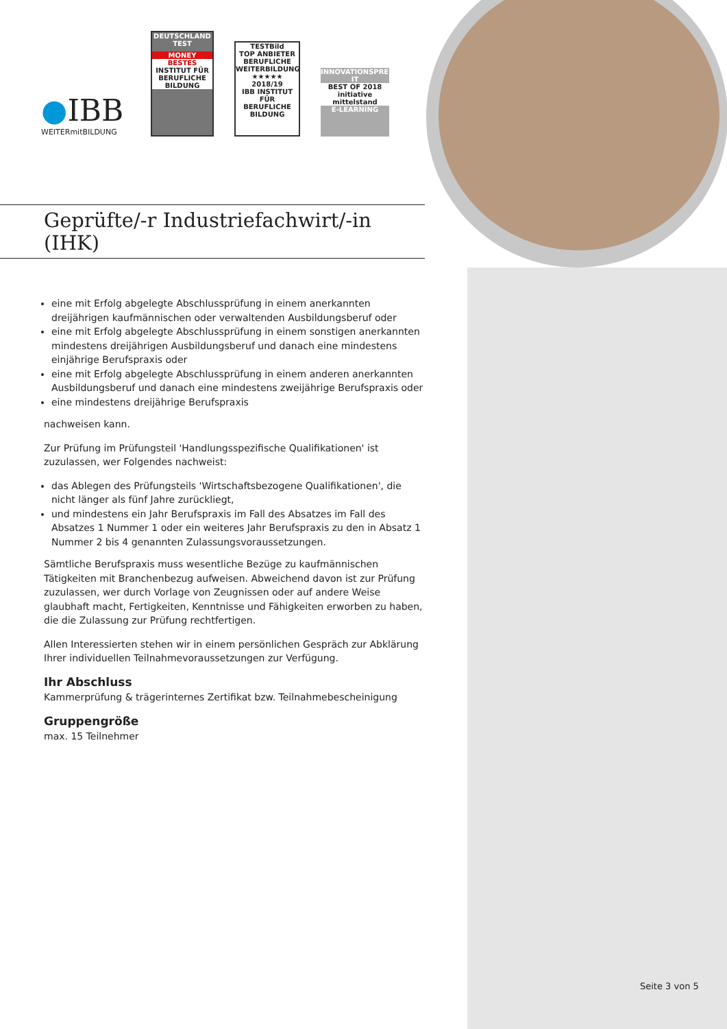●IBB
WEITERmitBILDUNG
DEUTSCHLAND TEST
MONEY
BESTES
INSTITUT FÜR BERUFLICHE BILDUNG
TESTBild
TOP ANBIETER BERUFLICHE WEITERBILDUNG
★★★★★ 2018/19
IBB INSTITUT FÜR BERUFLICHE BILDUNG
INNOVATIONSPREIS-IT
BEST OF 2018
initiative mittelstand
E-LEARNING
Geprüfte/-r Industriefachwirt/-in
(IHK)
eine mit Erfolg abgelegte Abschlussprüfung in einem anerkannten dreijährigen kaufmännischen oder verwaltenden Ausbildungsberuf oder
eine mit Erfolg abgelegte Abschlussprüfung in einem sonstigen anerkannten mindestens dreijährigen Ausbildungsberuf und danach eine mindestens einjährige Berufspraxis oder
eine mit Erfolg abgelegte Abschlussprüfung in einem anderen anerkannten Ausbildungsberuf und danach eine mindestens zweijährige Berufspraxis oder
eine mindestens dreijährige Berufspraxis
nachweisen kann.
Zur Prüfung im Prüfungsteil 'Handlungsspezifische Qualifikationen' ist zuzulassen, wer Folgendes nachweist:
das Ablegen des Prüfungsteils 'Wirtschaftsbezogene Qualifikationen', die nicht länger als fünf Jahre zurückliegt,
und mindestens ein Jahr Berufspraxis im Fall des Absatzes im Fall des Absatzes 1 Nummer 1 oder ein weiteres Jahr Berufspraxis zu den in Absatz 1 Nummer 2 bis 4 genannten Zulassungsvoraussetzungen.
Sämtliche Berufspraxis muss wesentliche Bezüge zu kaufmännischen Tätigkeiten mit Branchenbezug aufweisen. Abweichend davon ist zur Prüfung zuzulassen, wer durch Vorlage von Zeugnissen oder auf andere Weise glaubhaft macht, Fertigkeiten, Kenntnisse und Fähigkeiten erworben zu haben, die die Zulassung zur Prüfung rechtfertigen.
Allen Interessierten stehen wir in einem persönlichen Gespräch zur Abklärung Ihrer individuellen Teilnahmevoraussetzungen zur Verfügung.
Ihr Abschluss
Kammerprüfung & trägerinternes Zertifikat bzw. Teilnahmebescheinigung
Gruppengröße
max. 15 Teilnehmer
Seite 3 von 5